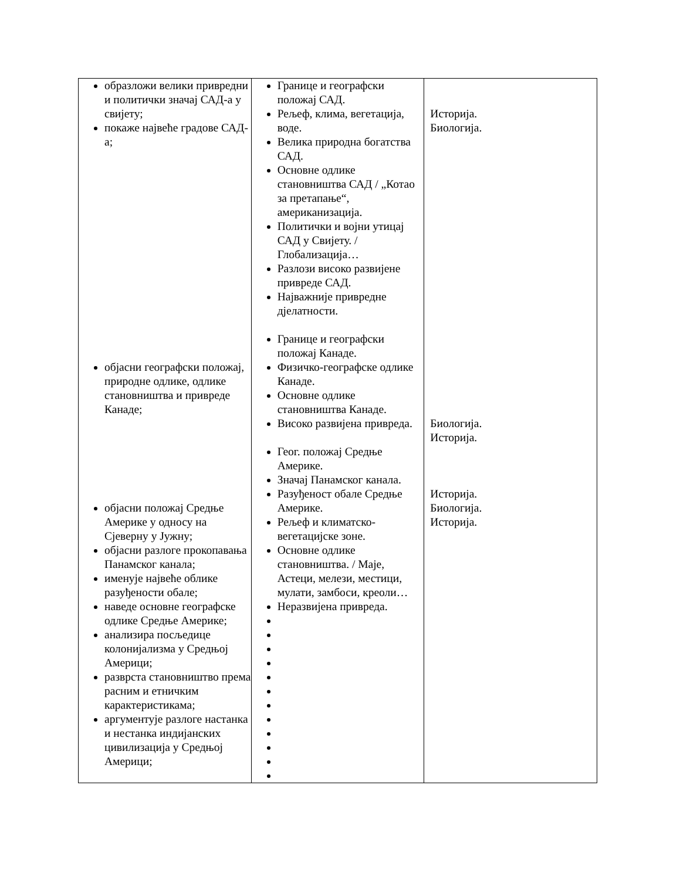| образложи велики привредни и политички значај САД-а у свијету; покаже највеће градове САД-а; објасни географски положај, природне одлике, одлике становништва и привреде Канаде; објасни положај Средње Америке у односу на Сјеверну у Јужну; објасни разлоге прокопавања Панамског канала; именује највеће облике разуђености обале; наведе основне географске одлике Средње Америке; анализира посљедице колонијализма у Средњој Америци; разврста становништво према расним и етничким карактеристикама; аргументује разлоге настанка и нестанка индијанских цивилизација у Средњој Америци; | Границе и географски положај САД. Рељеф, клима, вегетација, воде. Велика природна богатства САД. Основне одлике становништва САД / „Котао за претапање“, американизација. Политички и војни утицај САД у Свијету. / Глобализација… Разлози високо развијене привреде САД. Најважније привредне дјелатности. Границе и географски положај Канаде. Физичко-географске одлике Канаде. Основне одлике становништва Канаде. Високо развијена привреда. Геог. положај Средње Америке. Значај Панамског канала. Разуђеност обале Средње Америке. Рељеф и климатско-вегетацијске зоне. Основне одлике становништва. / Маје, Астеци, мелези, местици, мулати, замбоси, креоли… Неразвијена привреда. | Историја. Биологија. Биологија. Историја. Историја. Биологија. Историја. |